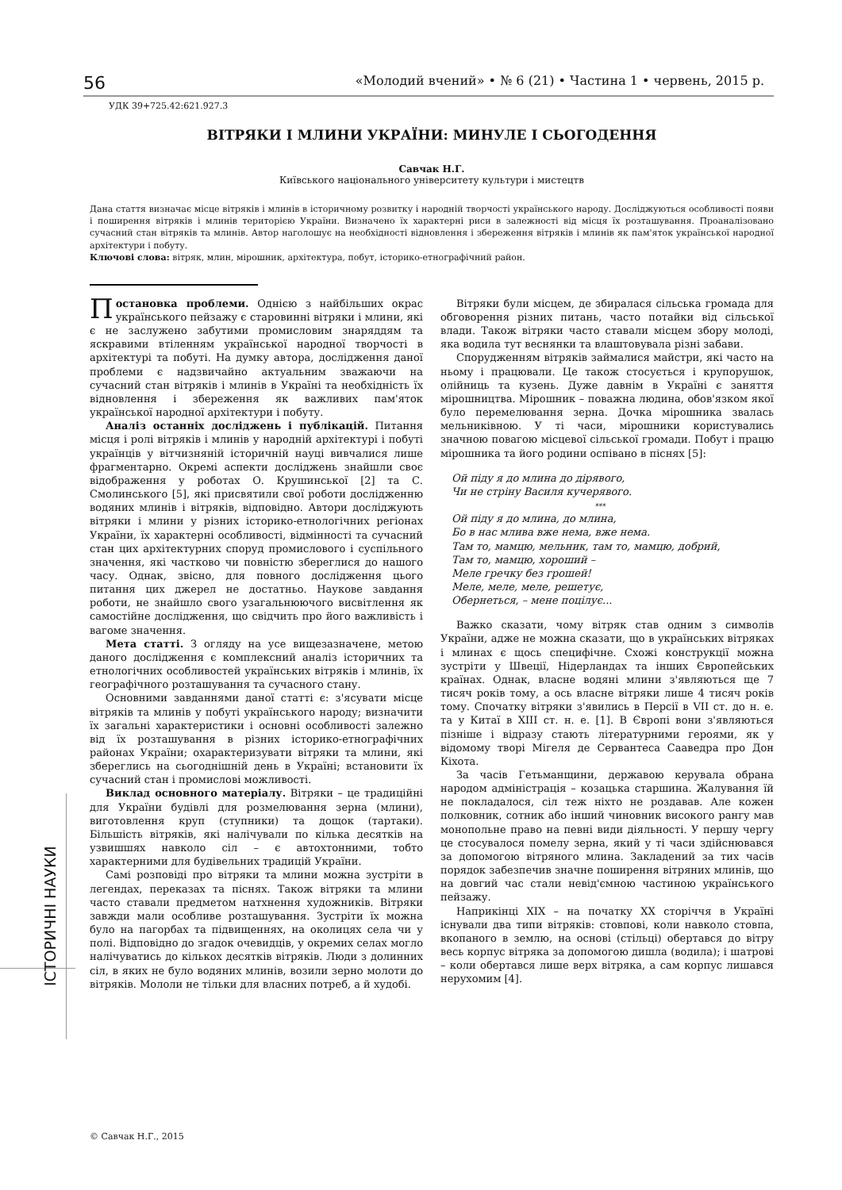56 «Молодий вчений» • № 6 (21) • Частина 1 • червень, 2015 р.
УДК 39+725.42:621.927.3
ВІТРЯКИ І МЛИНИ УКРАЇНИ: МИНУЛЕ І СЬОГОДЕННЯ
Савчак Н.Г.
Київського національного університету культури і мистецтв
Дана стаття визначає місце вітряків і млинів в історичному розвитку і народній творчості українського народу. Досліджуються особливості появи і поширення вітряків і млинів територією України. Визначено їх характерні риси в залежності від місця їх розташування. Проаналізовано сучасний стан вітряків та млинів. Автор наголошує на необхідності відновлення і збереження вітряків і млинів як пам'яток української народної архітектури і побуту.
Ключові слова: вітряк, млин, мірошник, архітектура, побут, історико-етнографічний район.
Постановка проблеми. Однією з найбільших окрас українського пейзажу є старовинні вітряки і млини, які є не заслужено забутими промисловим знаряддям та яскравими втіленням української народної творчості в архітектурі та побуті. На думку автора, дослідження даної проблеми є надзвичайно актуальним зважаючи на сучасний стан вітряків і млинів в Україні та необхідність їх відновлення і збереження як важливих пам'яток української народної архітектури і побуту.
Аналіз останніх досліджень і публікацій. Питання місця і ролі вітряків і млинів у народній архітектурі і побуті українців у вітчизняній історичній науці вивчалися лише фрагментарно. Окремі аспекти досліджень знайшли своє відображення у роботах О. Крушинської [2] та С. Смолинського [5], які присвятили свої роботи дослідженню водяних млинів і вітряків, відповідно. Автори досліджують вітряки і млини у різних історико-етнологічних регіонах України, їх характерні особливості, відмінності та сучасний стан цих архітектурних споруд промислового і суспільного значення, які частково чи повністю збереглися до нашого часу. Однак, звісно, для повного дослідження цього питання цих джерел не достатньо. Наукове завдання роботи, не знайшло свого узагальнюючого висвітлення як самостійне дослідження, що свідчить про його важливість і вагоме значення.
Мета статті. З огляду на усе вищезазначене, метою даного дослідження є комплексний аналіз історичних та етнологічних особливостей українських вітряків і млинів, їх географічного розташування та сучасного стану.
Основними завданнями даної статті є: з'ясувати місце вітряків та млинів у побуті українського народу; визначити їх загальні характеристики і основні особливості залежно від їх розташування в різних історико-етнографічних районах України; охарактеризувати вітряки та млини, які збереглись на сьогоднішній день в Україні; встановити їх сучасний стан і промислові можливості.
Виклад основного матеріалу. Вітряки – це традиційні для України будівлі для розмелювання зерна (млини), виготовлення круп (ступники) та дощок (тартаки). Більшість вітряків, які налічували по кілька десятків на узвишшях навколо сіл – є автохтонними, тобто характерними для будівельних традицій України.
Самі розповіді про вітряки та млини можна зустріти в легендах, переказах та піснях. Також вітряки та млини часто ставали предметом натхнення художників. Вітряки завжди мали особливе розташування. Зустріти їх можна було на пагорбах та підвищеннях, на околицях села чи у полі. Відповідно до згадок очевидців, у окремих селах могло налічуватись до кількох десятків вітряків. Люди з долинних сіл, в яких не було водяних млинів, возили зерно молоти до вітряків. Мололи не тільки для власних потреб, а й худобі.
Вітряки були місцем, де збиралася сільська громада для обговорення різних питань, часто потайки від сільської влади. Також вітряки часто ставали місцем збору молоді, яка водила тут веснянки та влаштовувала різні забави.
Спорудженням вітряків займалися майстри, які часто на ньому і працювали. Це також стосується і крупорушок, олійниць та кузень. Дуже давнім в Україні є заняття мірошництва. Мірошник – поважна людина, обов'язком якої було перемелювання зерна. Дочка мірошника звалась мельниківною. У ті часи, мірошники користувались значною повагою місцевої сільської громади. Побут і працю мірошника та його родини оспівано в піснях [5]:
Ой піду я до млина до дірявого,
Чи не стріну Василя кучерявого.
***
Ой піду я до млина, до млина,
Бо в нас млива вже нема, вже нема.
Там то, мамцю, мельник, там то, мамцю, добрий,
Там то, мамцю, хороший –
Меле гречку без грошей!
Меле, меле, меле, решетує,
Обернеться, – мене поцілує...
Важко сказати, чому вітряк став одним з символів України, адже не можна сказати, що в українських вітряках і млинах є щось специфічне. Схожі конструкції можна зустріти у Швеції, Нідерландах та інших Європейських країнах. Однак, власне водяні млини з'являються ще 7 тисяч років тому, а ось власне вітряки лише 4 тисяч років тому. Спочатку вітряки з'явились в Персії в VII ст. до н. е. та у Китаї в XIII ст. н. е. [1]. В Європі вони з'являються пізніше і відразу стають літературними героями, як у відомому творі Мігеля де Сервантеса Сааведра про Дон Кіхота.
За часів Гетьманщини, державою керувала обрана народом адміністрація – козацька старшина. Жалування їй не покладалося, сіл теж ніхто не роздавав. Але кожен полковник, сотник або інший чиновник високого рангу мав монопольне право на певні види діяльності. У першу чергу це стосувалося помелу зерна, який у ті часи здійснювався за допомогою вітряного млина. Закладений за тих часів порядок забезпечив значне поширення вітряних млинів, що на довгий час стали невід'ємною частиною українського пейзажу.
Наприкінці XIX – на початку XX сторіччя в Україні існували два типи вітряків: стовпові, коли навколо стовпа, вкопаного в землю, на основі (стільці) обертався до вітру весь корпус вітряка за допомогою дишла (водила); і шатрові – коли обертався лише верх вітряка, а сам корпус лишався нерухомим [4].
© Савчак Н.Г., 2015
ІСТОРИЧНІ НАУКИ